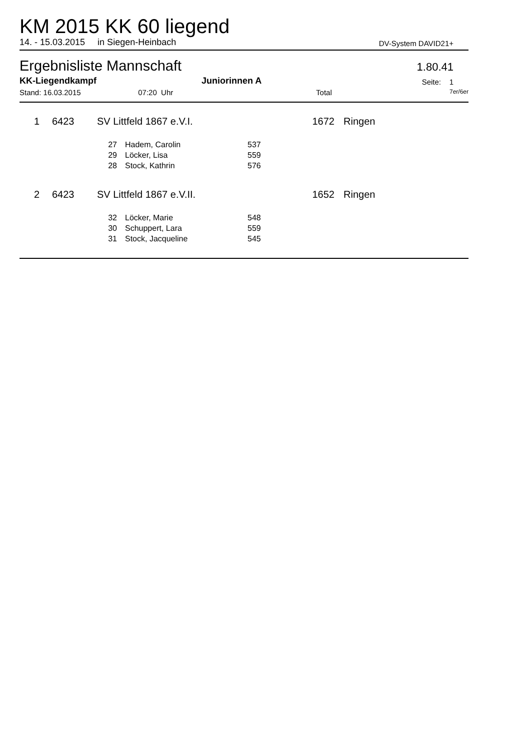KM 2015 KK 60 liegend
14. - 15.03.2015 in Siegen-Heinbach DV-System DAVID21+
Ergebnisliste Mannschaft
1.80.41
KK-Liegendkampf Juniorinnen A Seite: 1
Stand: 16.03.2015 07:20 Uhr Total 7er/6er
| 1 | 6423 | SV Littfeld 1867 e.V.I. | 1672 | Ringen |
| 27 | Hadem, Carolin | 537 |
| 29 | Löcker, Lisa | 559 |
| 28 | Stock, Kathrin | 576 |
| 2 | 6423 | SV Littfeld 1867 e.V.II. | 1652 | Ringen |
| 32 | Löcker, Marie | 548 |
| 30 | Schuppert, Lara | 559 |
| 31 | Stock, Jacqueline | 545 |